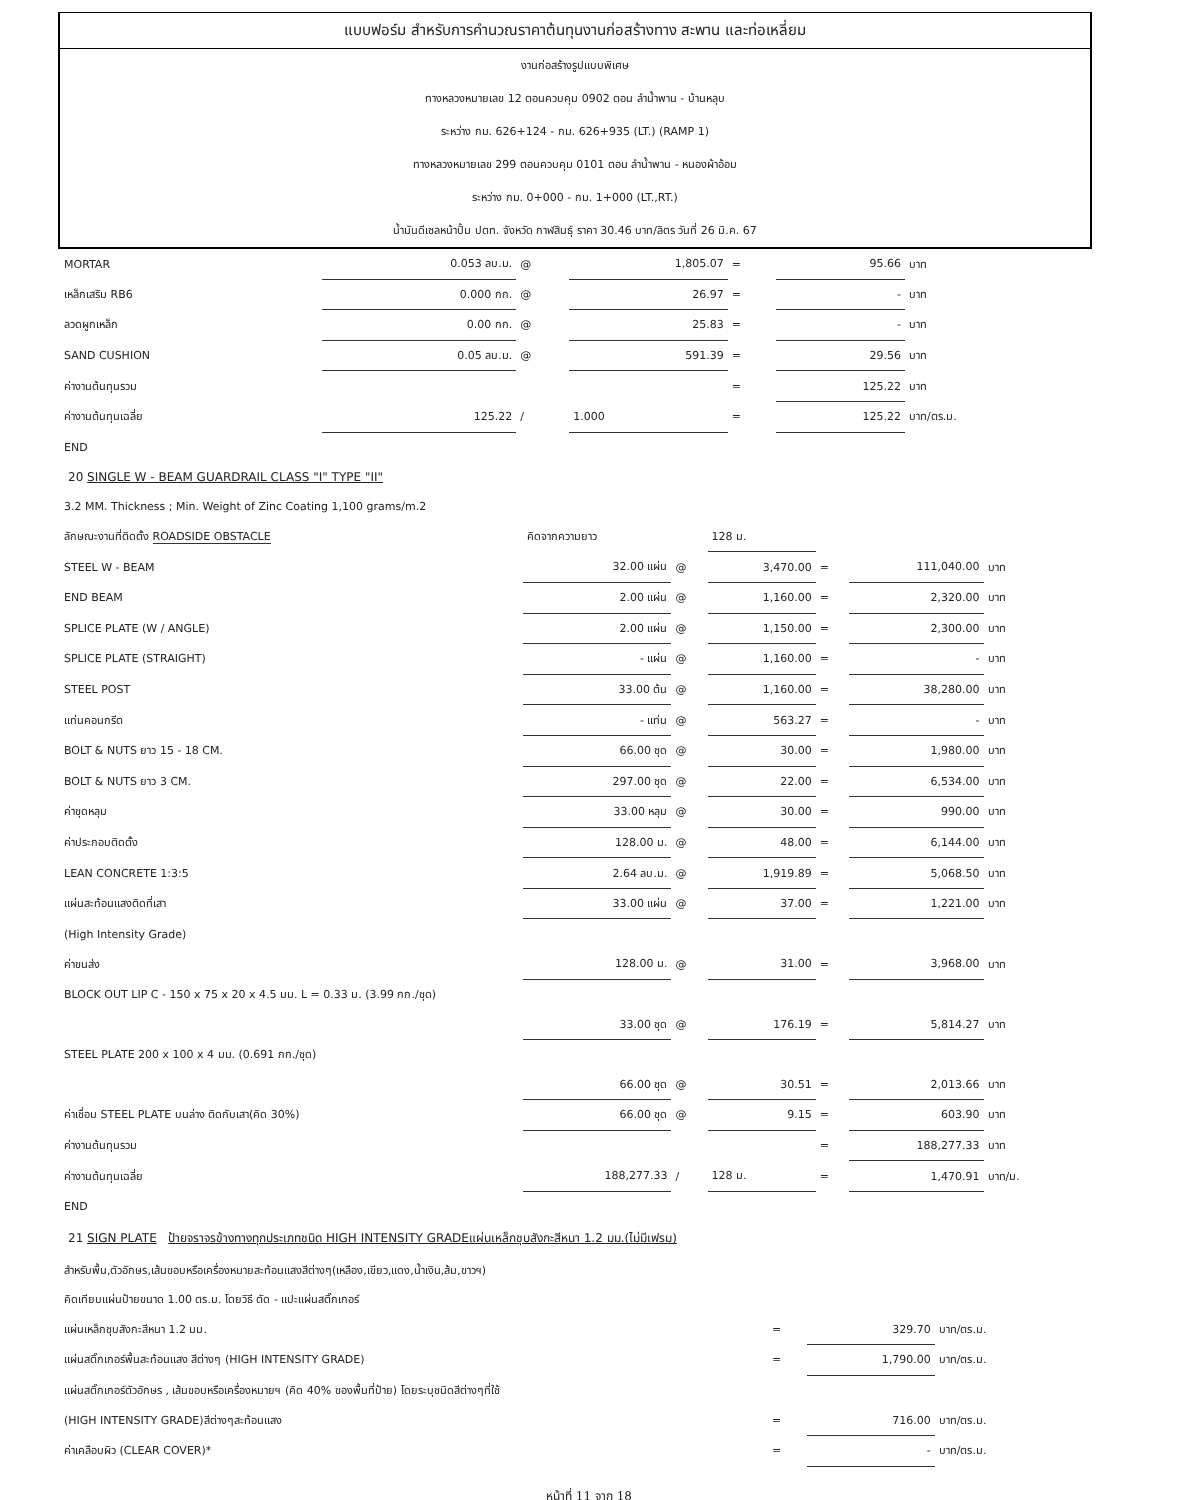แบบฟอร์ม สำหรับการคำนวณราคาต้นทุนงานก่อสร้างทาง สะพาน และท่อเหลี่ยม
งานก่อสร้างรูปแบบพิเศษ
ทางหลวงหมายเลข 12 ตอนควบคุม 0902 ตอน ลำน้ำพาน - บ้านหลุบ
ระหว่าง กม. 626+124 - กม. 626+935 (LT.) (RAMP 1)
ทางหลวงหมายเลข 299 ตอนควบคุม 0101 ตอน ลำน้ำพาน - หนองผ้าอ้อม
ระหว่าง กม. 0+000 - กม. 1+000 (LT.,RT.)
น้ำมันดีเซลหน้าปั้ม ปตท. จังหวัด กาฬสินธุ์ ราคา 30.46 บาท/ลิตร วันที่ 26 มิ.ค. 67
| MORTAR | 0.053 ลบ.ม. | @ | 1,805.07 | = | 95.66 | บาท |
| เหล็กเสริม RB6 | 0.000 กก. | @ | 26.97 | = | - | บาท |
| ลวดผูกเหล็ก | 0.00 กก. | @ | 25.83 | = | - | บาท |
| SAND CUSHION | 0.05 ลบ.ม. | @ | 591.39 | = | 29.56 | บาท |
| ค่างานต้นทุนรวม | | | | = | 125.22 | บาท |
| ค่างานต้นทุนเฉลี่ย | 125.22 | / | 1.000 | = | 125.22 | บาท/ตร.ม. |
| END | | | | | | |
20 SINGLE W - BEAM GUARDRAIL CLASS "I" TYPE "II"
| 3.2 MM. Thickness ; Min. Weight of Zinc Coating 1,100 grams/m.2 | | | | | | |
| ลักษณะงานที่ติดตั้ง ROADSIDE OBSTACLE | คิดจากความยาว | | 128 ม. | | | |
| STEEL W - BEAM | 32.00 แผ่น | @ | 3,470.00 | = | 111,040.00 | บาท |
| END BEAM | 2.00 แผ่น | @ | 1,160.00 | = | 2,320.00 | บาท |
| SPLICE PLATE (W / ANGLE) | 2.00 แผ่น | @ | 1,150.00 | = | 2,300.00 | บาท |
| SPLICE PLATE (STRAIGHT) | - แผ่น | @ | 1,160.00 | = | - | บาท |
| STEEL POST | 33.00 ต้น | @ | 1,160.00 | = | 38,280.00 | บาท |
| แท่นคอนกรีต | - แท่น | @ | 563.27 | = | - | บาท |
| BOLT & NUTS ยาว 15 - 18 CM. | 66.00 ชุด | @ | 30.00 | = | 1,980.00 | บาท |
| BOLT & NUTS ยาว 3 CM. | 297.00 ชุด | @ | 22.00 | = | 6,534.00 | บาท |
| ค่าขุดหลุม | 33.00 หลุม | @ | 30.00 | = | 990.00 | บาท |
| ค่าประกอบติดตั้ง | 128.00 ม. | @ | 48.00 | = | 6,144.00 | บาท |
| LEAN CONCRETE 1:3:5 | 2.64 ลบ.ม. | @ | 1,919.89 | = | 5,068.50 | บาท |
| แผ่นสะท้อนแสงติดที่เสา | 33.00 แผ่น | @ | 37.00 | = | 1,221.00 | บาท |
| (High Intensity Grade) | | | | | | |
| ค่าขนส่ง | 128.00 ม. | @ | 31.00 | = | 3,968.00 | บาท |
| BLOCK OUT LIP C - 150 x 75 x 20 x 4.5 มม. L = 0.33 ม. (3.99 กก./ชุด) | | | | | | |
| | 33.00 ชุด | @ | 176.19 | = | 5,814.27 | บาท |
| STEEL PLATE 200 x 100 x 4 มม. (0.691 กก./ชุด) | | | | | | |
| | 66.00 ชุด | @ | 30.51 | = | 2,013.66 | บาท |
| ค่าเชื่อม STEEL PLATE บนล่าง ติดกับเสา(คิด 30%) | 66.00 ชุด | @ | 9.15 | = | 603.90 | บาท |
| ค่างานต้นทุนรวม | | | | = | 188,277.33 | บาท |
| ค่างานต้นทุนเฉลี่ย | 188,277.33 | / | 128 ม. | = | 1,470.91 | บาท/ม. |
| END | | | | | | |
21 SIGN PLATE ป้ายจราจรข้างทางทุกประเภทชนิด HIGH INTENSITY GRADEแผ่นเหล็กชุบสังกะสีหนา 1.2 มม.(ไม่มีเฟรม)
| สำหรับพื้น,ตัวอักษร,เส้นขอบหรือเครื่องหมายสะท้อนแสงสีต่างๆ(เหลือง,เขียว,แดง,น้ำเงิน,ส้ม,ขาวฯ) | | | |
| คิดเทียบแผ่นป้ายขนาด 1.00 ตร.ม. โดยวิธี ตัด - แปะแผ่นสติ๊กเกอร์ | | | |
| แผ่นเหล็กชุบสังกะสีหนา 1.2 มม. | = | 329.70 | บาท/ตร.ม. |
| แผ่นสติ๊กเกอร์พื้นสะท้อนแสง สีต่างๆ (HIGH INTENSITY GRADE) | = | 1,790.00 | บาท/ตร.ม. |
| แผ่นสติ๊กเกอร์ตัวอักษร , เส้นขอบหรือเครื่องหมายฯ (คิด 40% ของพื้นที่ป้าย) โดยระบุชนิดสีต่างๆที่ใช้ | | | |
| (HIGH INTENSITY GRADE)สีต่างๆสะท้อนแสง | = | 716.00 | บาท/ตร.ม. |
| ค่าเคลือบผิว (CLEAR COVER)* | = | - | บาท/ตร.ม. |
หน้าที่ 11 จาก 18